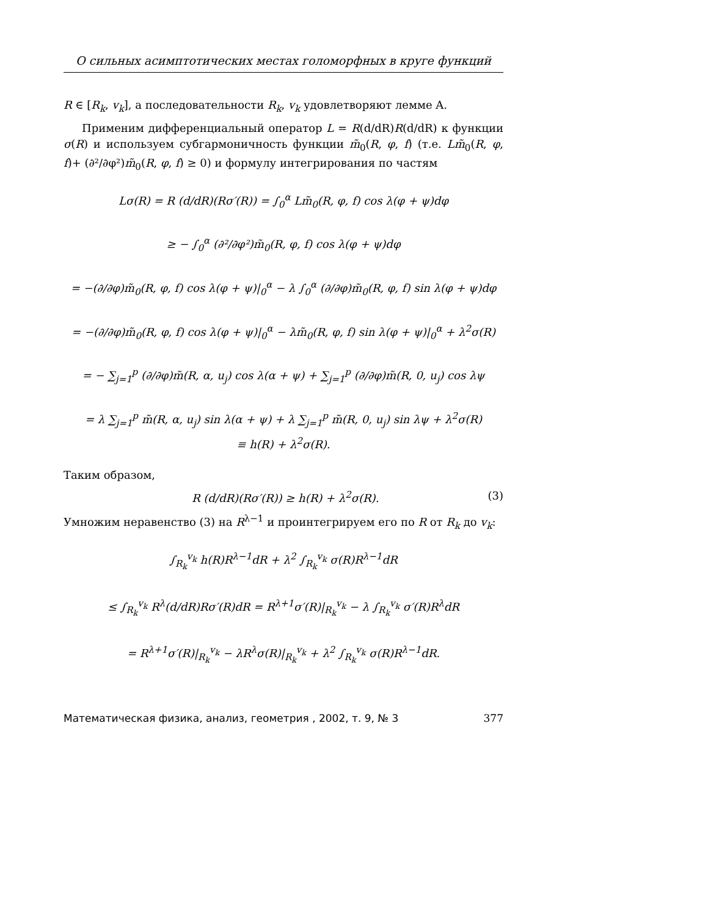О сильных асимптотических местах голоморфных в круге функций
R ∈ [R<sub>k</sub>, v<sub>k</sub>], а последовательности R<sub>k</sub>, v<sub>k</sub> удовлетворяют лемме A.
Применим дифференциальный оператор L = R(d/dR)R(d/dR) к функции σ(R) и используем субгармоничность функции m̃<sub>0</sub>(R, φ, f) (т.е. Lm̃<sub>0</sub>(R, φ, f)+ (∂²/∂φ²)m̃<sub>0</sub>(R, φ, f) ≥ 0) и формулу интегрирования по частям
Lσ(R) = R (d/dR)(Rσ′(R)) = ∫<sub>0</sub><sup>α</sup> Lm̃<sub>0</sub>(R, φ, f) cos λ(φ + ψ)dφ
≥ − ∫<sub>0</sub><sup>α</sup> (∂²/∂φ²)m̃<sub>0</sub>(R, φ, f) cos λ(φ + ψ)dφ
= −(∂/∂φ)m̃<sub>0</sub>(R, φ, f) cos λ(φ + ψ)|<sub>0</sub><sup>α</sup> − λ ∫<sub>0</sub><sup>α</sup> (∂/∂φ)m̃<sub>0</sub>(R, φ, f) sin λ(φ + ψ)dφ
= −(∂/∂φ)m̃<sub>0</sub>(R, φ, f) cos λ(φ + ψ)|<sub>0</sub><sup>α</sup> − λm̃<sub>0</sub>(R, φ, f) sin λ(φ + ψ)|<sub>0</sub><sup>α</sup> + λ<sup>2</sup>σ(R)
= − ∑<sub>j=1</sub><sup>p</sup> (∂/∂φ)m̃(R, α, u<sub>j</sub>) cos λ(α + ψ) + ∑<sub>j=1</sub><sup>p</sup> (∂/∂φ)m̃(R, 0, u<sub>j</sub>) cos λψ
= λ ∑<sub>j=1</sub><sup>p</sup> m̃(R, α, u<sub>j</sub>) sin λ(α + ψ) + λ ∑<sub>j=1</sub><sup>p</sup> m̃(R, 0, u<sub>j</sub>) sin λψ + λ<sup>2</sup>σ(R)
≡ h(R) + λ<sup>2</sup>σ(R).
Таким образом,
R (d/dR)(Rσ′(R)) ≥ h(R) + λ<sup>2</sup>σ(R). (3)
Умножим неравенство (3) на R<sup>λ−1</sup> и проинтегрируем его по R от R<sub>k</sub> до v<sub>k</sub>:
∫<sub>R<sub>k</sub></sub><sup>v<sub>k</sub></sup> h(R)R<sup>λ−1</sup>dR + λ<sup>2</sup> ∫<sub>R<sub>k</sub></sub><sup>v<sub>k</sub></sup> σ(R)R<sup>λ−1</sup>dR
≤ ∫<sub>R<sub>k</sub></sub><sup>v<sub>k</sub></sup> R<sup>λ</sup>(d/dR)Rσ′(R)dR = R<sup>λ+1</sup>σ′(R)|<sub>R<sub>k</sub></sub><sup>v<sub>k</sub></sup> − λ ∫<sub>R<sub>k</sub></sub><sup>v<sub>k</sub></sup> σ′(R)R<sup>λ</sup>dR
= R<sup>λ+1</sup>σ′(R)|<sub>R<sub>k</sub></sub><sup>v<sub>k</sub></sup> − λR<sup>λ</sup>σ(R)|<sub>R<sub>k</sub></sub><sup>v<sub>k</sub></sup> + λ<sup>2</sup> ∫<sub>R<sub>k</sub></sub><sup>v<sub>k</sub></sup> σ(R)R<sup>λ−1</sup>dR.
Математическая физика, анализ, геометрия , 2002, т. 9, № 3 377